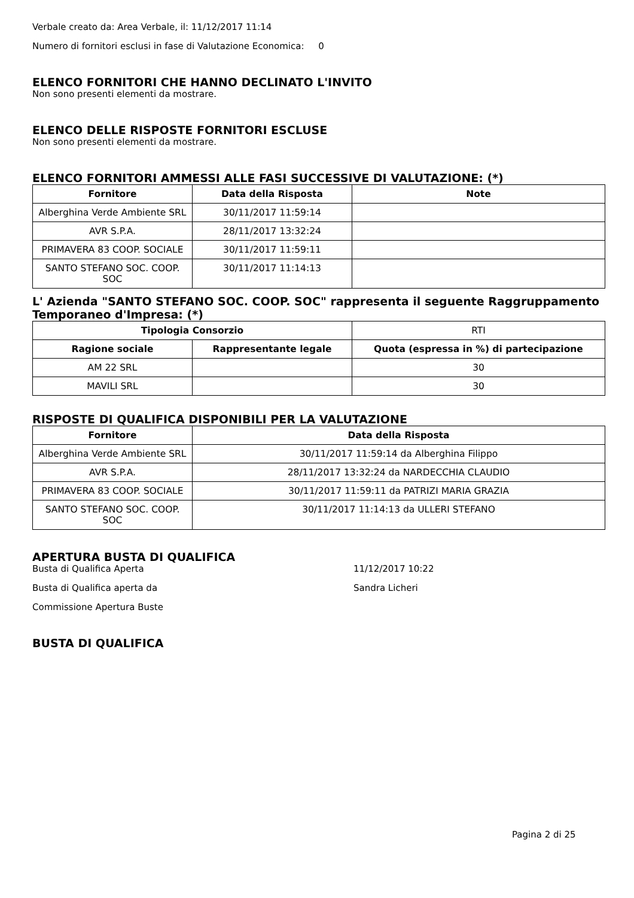Verbale creato da: Area Verbale, il: 11/12/2017 11:14
Numero di fornitori esclusi in fase di Valutazione Economica: 0
ELENCO FORNITORI CHE HANNO DECLINATO L'INVITO
Non sono presenti elementi da mostrare.
ELENCO DELLE RISPOSTE FORNITORI ESCLUSE
Non sono presenti elementi da mostrare.
ELENCO FORNITORI AMMESSI ALLE FASI SUCCESSIVE DI VALUTAZIONE: (*)
| Fornitore | Data della Risposta | Note |
| --- | --- | --- |
| Alberghina Verde Ambiente SRL | 30/11/2017 11:59:14 | |
| AVR S.P.A. | 28/11/2017 13:32:24 | |
| PRIMAVERA 83 COOP. SOCIALE | 30/11/2017 11:59:11 | |
| SANTO STEFANO SOC. COOP. SOC | 30/11/2017 11:14:13 | |
L' Azienda "SANTO STEFANO SOC. COOP. SOC" rappresenta il seguente Raggruppamento Temporaneo d'Impresa: (*)
| Tipologia Consorzio | | RTI |
| Ragione sociale | Rappresentante legale | Quota (espressa in %) di partecipazione |
| AM 22 SRL | | 30 |
| MAVILI SRL | | 30 |
RISPOSTE DI QUALIFICA DISPONIBILI PER LA VALUTAZIONE
| Fornitore | Data della Risposta |
| --- | --- |
| Alberghina Verde Ambiente SRL | 30/11/2017 11:59:14 da Alberghina Filippo |
| AVR S.P.A. | 28/11/2017 13:32:24 da NARDECCHIA CLAUDIO |
| PRIMAVERA 83 COOP. SOCIALE | 30/11/2017 11:59:11 da PATRIZI MARIA GRAZIA |
| SANTO STEFANO SOC. COOP. SOC | 30/11/2017 11:14:13 da ULLERI STEFANO |
APERTURA BUSTA DI QUALIFICA
Busta di Qualifica Aperta 11/12/2017 10:22
Busta di Qualifica aperta da Sandra Licheri
Commissione Apertura Buste
BUSTA DI QUALIFICA
Pagina 2 di 25